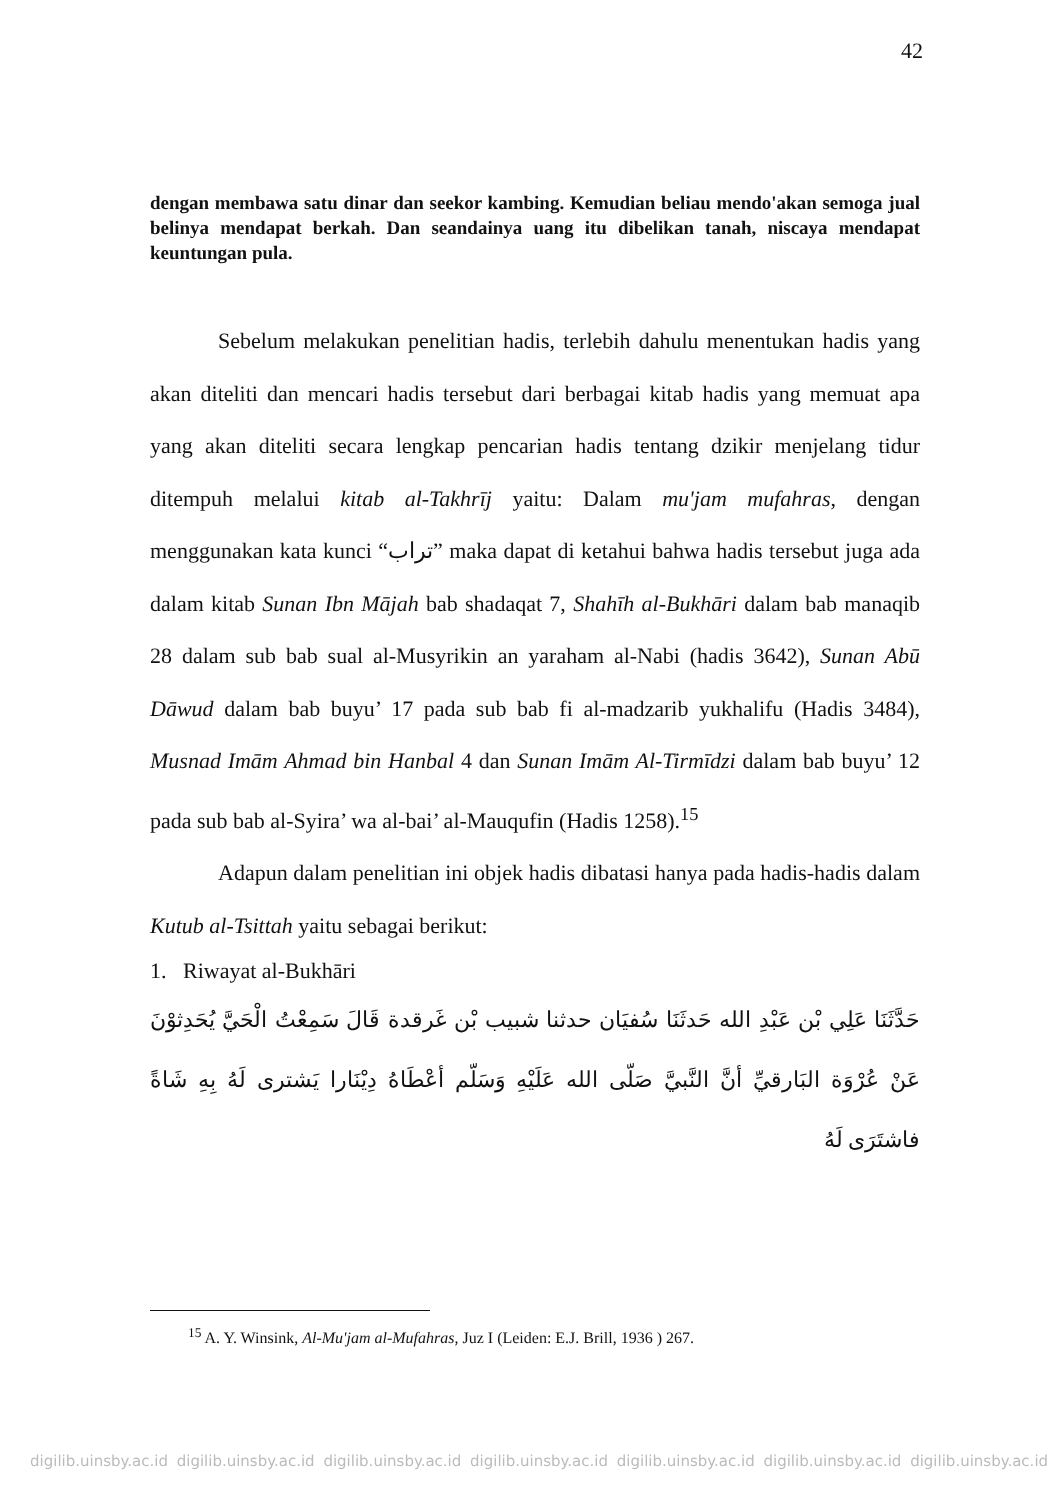42
dengan membawa satu dinar dan seekor kambing. Kemudian beliau mendo'akan semoga jual belinya mendapat berkah. Dan seandainya uang itu dibelikan tanah, niscaya mendapat keuntungan pula.
Sebelum melakukan penelitian hadis, terlebih dahulu menentukan hadis yang akan diteliti dan mencari hadis tersebut dari berbagai kitab hadis yang memuat apa yang akan diteliti secara lengkap pencarian hadis tentang dzikir menjelang tidur ditempuh melalui kitab al-Takhrīj yaitu: Dalam mu'jam mufahras, dengan menggunakan kata kunci “تراب” maka dapat di ketahui bahwa hadis tersebut juga ada dalam kitab Sunan Ibn Mājah bab shadaqat 7, Shahīh al-Bukhāri dalam bab manaqib 28 dalam sub bab sual al-Musyrikin an yaraham al-Nabi (hadis 3642), Sunan Abū Dāwud dalam bab buyu’ 17 pada sub bab fi al-madzarib yukhalifu (Hadis 3484), Musnad Imām Ahmad bin Hanbal 4 dan Sunan Imām Al-Tirmīdzi dalam bab buyu’ 12 pada sub bab al-Syira’ wa al-bai’ al-Mauqufin (Hadis 1258).<sup>15</sup>
Adapun dalam penelitian ini objek hadis dibatasi hanya pada hadis-hadis dalam Kutub al-Tsittah yaitu sebagai berikut:
1. Riwayat al-Bukhāri
حَدَّثَنَا عَلِي بْن عَبْدِ الله حَدثَنَا سُفيَان حدثنا شبيب بْن غَرقدة قَالَ سَمِعْتُ الْحَيَّ يُحَدِثوْنَ عَنْ عُرْوَة البَارقيِّ أنَّ النَّبيَّ صَلّى الله عَلَيْهِ وَسَلّم أعْطَاهُ دِيْنَارا يَشترى لَهُ بِهِ شَاةً فاشتَرَى لَهُ
<sup>15</sup> A. Y. Winsink, Al-Mu'jam al-Mufahras, Juz I (Leiden: E.J. Brill, 1936 ) 267.
digilib.uinsby.ac.id digilib.uinsby.ac.id digilib.uinsby.ac.id digilib.uinsby.ac.id digilib.uinsby.ac.id digilib.uinsby.ac.id digilib.uinsby.ac.id